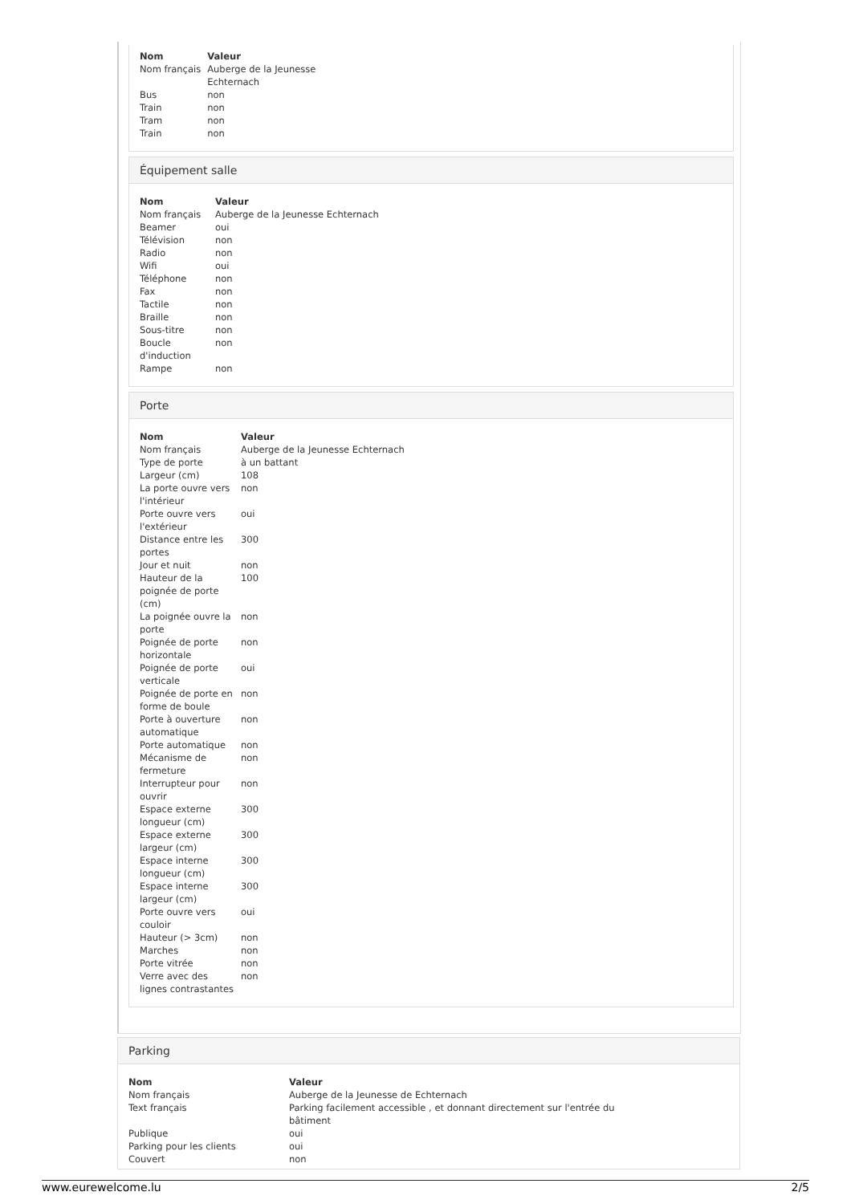| Nom | Valeur |
| --- | --- |
| Nom français | Auberge de la Jeunesse Echternach |
| Bus | non |
| Train | non |
| Tram | non |
| Train | non |
Équipement salle
| Nom | Valeur |
| --- | --- |
| Nom français | Auberge de la Jeunesse Echternach |
| Beamer | oui |
| Télévision | non |
| Radio | non |
| Wifi | oui |
| Téléphone | non |
| Fax | non |
| Tactile | non |
| Braille | non |
| Sous-titre | non |
| Boucle d'induction | non |
| Rampe | non |
Porte
| Nom | Valeur |
| --- | --- |
| Nom français | Auberge de la Jeunesse Echternach |
| Type de porte | à un battant |
| Largeur (cm) | 108 |
| La porte ouvre vers l'intérieur | non |
| Porte ouvre vers l'extérieur | oui |
| Distance entre les portes | 300 |
| Jour et nuit | non |
| Hauteur de la poignée de porte (cm) | 100 |
| La poignée ouvre la porte | non |
| Poignée de porte horizontale | non |
| Poignée de porte verticale | oui |
| Poignée de porte en forme de boule | non |
| Porte à ouverture automatique | non |
| Porte automatique | non |
| Mécanisme de fermeture | non |
| Interrupteur pour ouvrir | non |
| Espace externe longueur (cm) | 300 |
| Espace externe largeur (cm) | 300 |
| Espace interne longueur (cm) | 300 |
| Espace interne largeur (cm) | 300 |
| Porte ouvre vers couloir | oui |
| Hauteur (> 3cm) | non |
| Marches | non |
| Porte vitrée | non |
| Verre avec des lignes contrastantes | non |
Parking
| Nom | Valeur |
| --- | --- |
| Nom français | Auberge de la Jeunesse de Echternach |
| Text français | Parking facilement accessible , et donnant directement sur l'entrée du bâtiment |
| Publique | oui |
| Parking pour les clients | oui |
| Couvert | non |
www.eurewelcome.lu 2/5